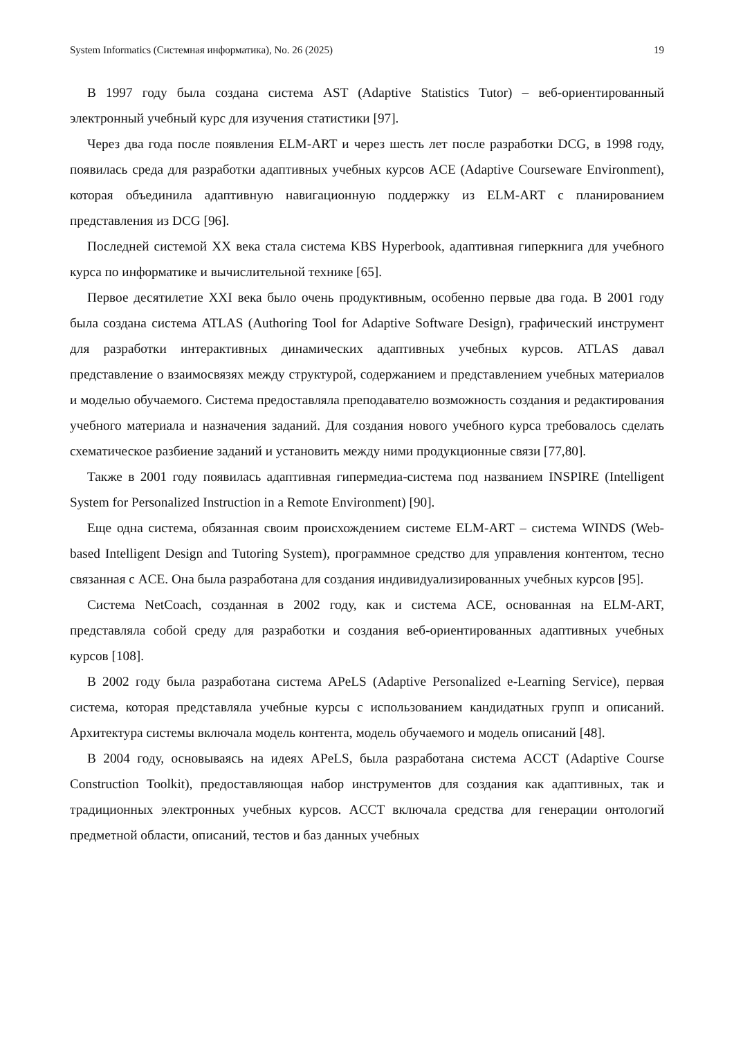System Informatics (Системная информатика), No. 26 (2025) 19
В 1997 году была создана система AST (Adaptive Statistics Tutor) – веб-ориентированный электронный учебный курс для изучения статистики [97].
Через два года после появления ELM-ART и через шесть лет после разработки DCG, в 1998 году, появилась среда для разработки адаптивных учебных курсов ACE (Adaptive Courseware Environment), которая объединила адаптивную навигационную поддержку из ELM-ART с планированием представления из DCG [96].
Последней системой XX века стала система KBS Hyperbook, адаптивная гиперкнига для учебного курса по информатике и вычислительной технике [65].
Первое десятилетие XXI века было очень продуктивным, особенно первые два года. В 2001 году была создана система ATLAS (Authoring Tool for Adaptive Software Design), графический инструмент для разработки интерактивных динамических адаптивных учебных курсов. ATLAS давал представление о взаимосвязях между структурой, содержанием и представлением учебных материалов и моделью обучаемого. Система предоставляла преподавателю возможность создания и редактирования учебного материала и назначения заданий. Для создания нового учебного курса требовалось сделать схематическое разбиение заданий и установить между ними продукционные связи [77,80].
Также в 2001 году появилась адаптивная гипермедиа-система под названием INSPIRE (Intelligent System for Personalized Instruction in a Remote Environment) [90].
Еще одна система, обязанная своим происхождением системе ELM-ART – система WINDS (Web-based Intelligent Design and Tutoring System), программное средство для управления контентом, тесно связанная с ACE. Она была разработана для создания индивидуализированных учебных курсов [95].
Система NetCoach, созданная в 2002 году, как и система ACE, основанная на ELM-ART, представляла собой среду для разработки и создания веб-ориентированных адаптивных учебных курсов [108].
В 2002 году была разработана система APeLS (Adaptive Personalized e-Learning Service), первая система, которая представляла учебные курсы с использованием кандидатных групп и описаний. Архитектура системы включала модель контента, модель обучаемого и модель описаний [48].
В 2004 году, основываясь на идеях APeLS, была разработана система ACCT (Adaptive Course Construction Toolkit), предоставляющая набор инструментов для создания как адаптивных, так и традиционных электронных учебных курсов. ACCT включала средства для генерации онтологий предметной области, описаний, тестов и баз данных учебных